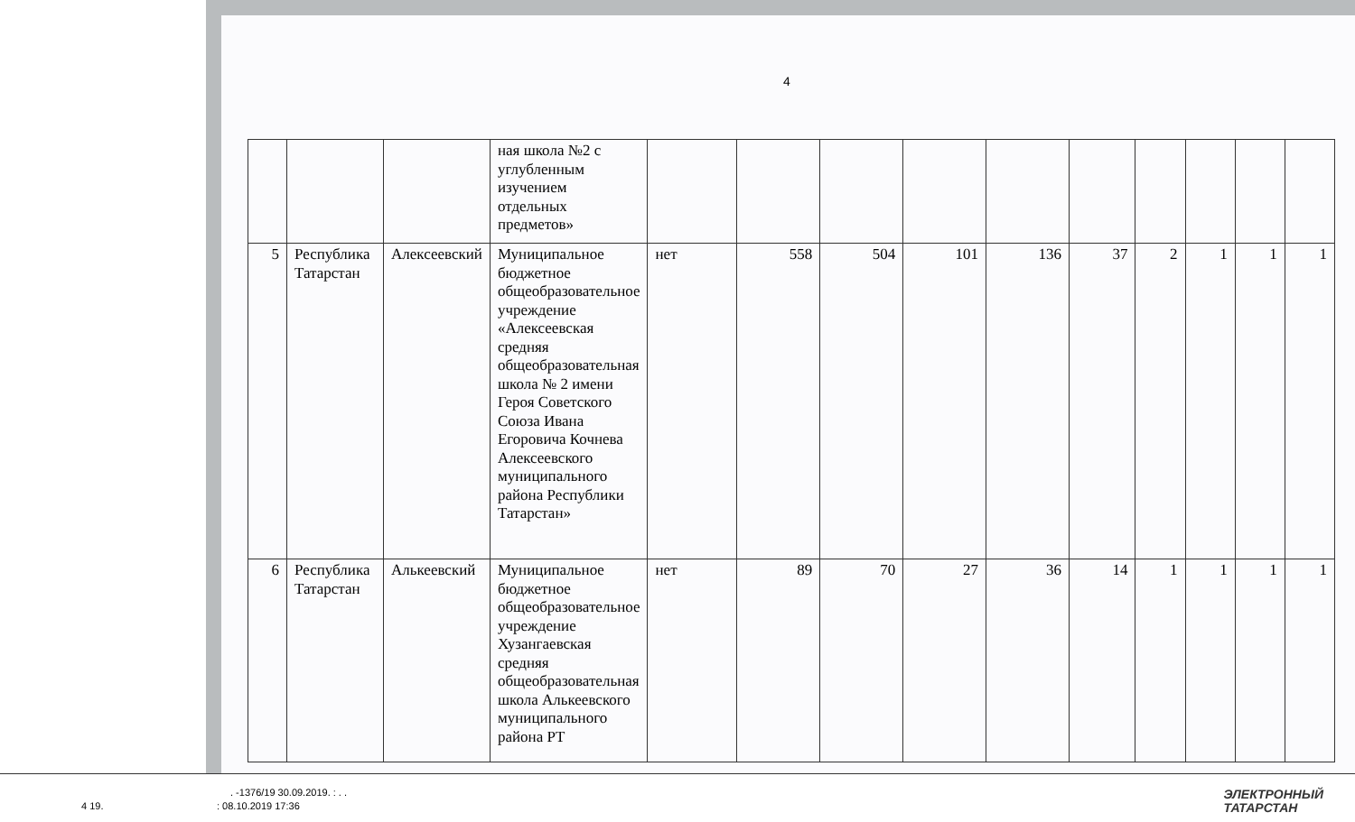4
| | | | ная школа №2 с углубленным изучением отдельных предметов» | | | | | | | | | | |
| 5 | Республика Татарстан | Алексеевский | Муниципальное бюджетное общеобразовательное учреждение «Алексеевская средняя общеобразовательная школа № 2 имени Героя Советского Союза Ивана Егоровича Кочнева Алексеевского муниципального района Республики Татарстан» | нет | 558 | 504 | 101 | 136 | 37 | 2 | 1 | 1 | 1 |
| 6 | Республика Татарстан | Алькеевский | Муниципальное бюджетное общеобразовательное учреждение Хузангаевская средняя общеобразовательная школа Алькеевского муниципального района РТ | нет | 89 | 70 | 27 | 36 | 14 | 1 | 1 | 1 | 1 |
. -1376/19 30.09.2019. : . .
4 19. : 08.10.2019 17:36
ЭЛЕКТРОННЫЙ
ТАТАРСТАН